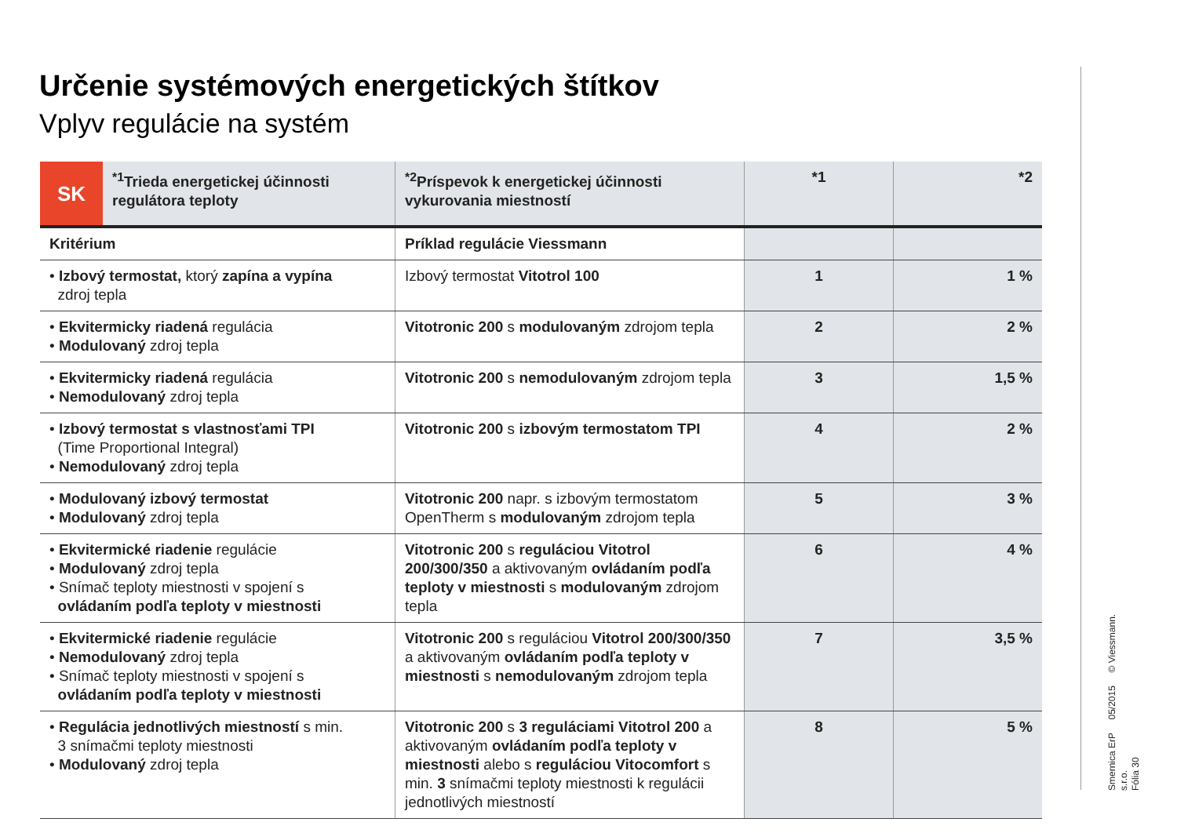Určenie systémových energetických štítkov
Vplyv regulácie na systém
| SK | <sup>*1</sup>Trieda energetickej účinnosti regulátora teploty | <sup>*2</sup>Príspevok k energetickej účinnosti vykurovania miestností | *1 | *2 |
| --- | --- | --- | --- | --- |
| Kritérium | | Príklad regulácie Viessmann | | |
| • Izbový termostat, ktorý zapína a vypína zdroj tepla | | Izbový termostat Vitotrol 100 | 1 | 1 % |
| • Ekvitermicky riadená regulácia • Modulovaný zdroj tepla | | Vitotronic 200 s modulovaným zdrojom tepla | 2 | 2 % |
| • Ekvitermicky riadená regulácia • Nemodulovaný zdroj tepla | | Vitotronic 200 s nemodulovaným zdrojom tepla | 3 | 1,5 % |
| • Izbový termostat s vlastnosťami TPI (Time Proportional Integral) • Nemodulovaný zdroj tepla | | Vitotronic 200 s izbovým termostatom TPI | 4 | 2 % |
| • Modulovaný izbový termostat • Modulovaný zdroj tepla | | Vitotronic 200 napr. s izbovým termostatom OpenTherm s modulovaným zdrojom tepla | 5 | 3 % |
| • Ekvitermické riadenie regulácie • Modulovaný zdroj tepla • Snímač teploty miestnosti v spojení s ovládaním podľa teploty v miestnosti | | Vitotronic 200 s reguláciou Vitotrol 200/300/350 a aktivovaným ovládaním podľa teploty v miestnosti s modulovaným zdrojom tepla | 6 | 4 % |
| • Ekvitermické riadenie regulácie • Nemodulovaný zdroj tepla • Snímač teploty miestnosti v spojení s ovládaním podľa teploty v miestnosti | | Vitotronic 200 s reguláciou Vitotrol 200/300/350 a aktivovaným ovládaním podľa teploty v miestnosti s nemodulovaným zdrojom tepla | 7 | 3,5 % |
| • Regulácia jednotlivých miestností s min. 3 snímačmi teploty miestnosti • Modulovaný zdroj tepla | | Vitotronic 200 s 3 reguláciami Vitotrol 200 a aktivovaným ovládaním podľa teploty v miestnosti alebo s reguláciou Vitocomfort s min. 3 snímačmi teploty miestnosti k regulácii jednotlivých miestností | 8 | 5 % |
Smernica ErP 05/2015 © Viessmann. s.r.o.
Fólia 30